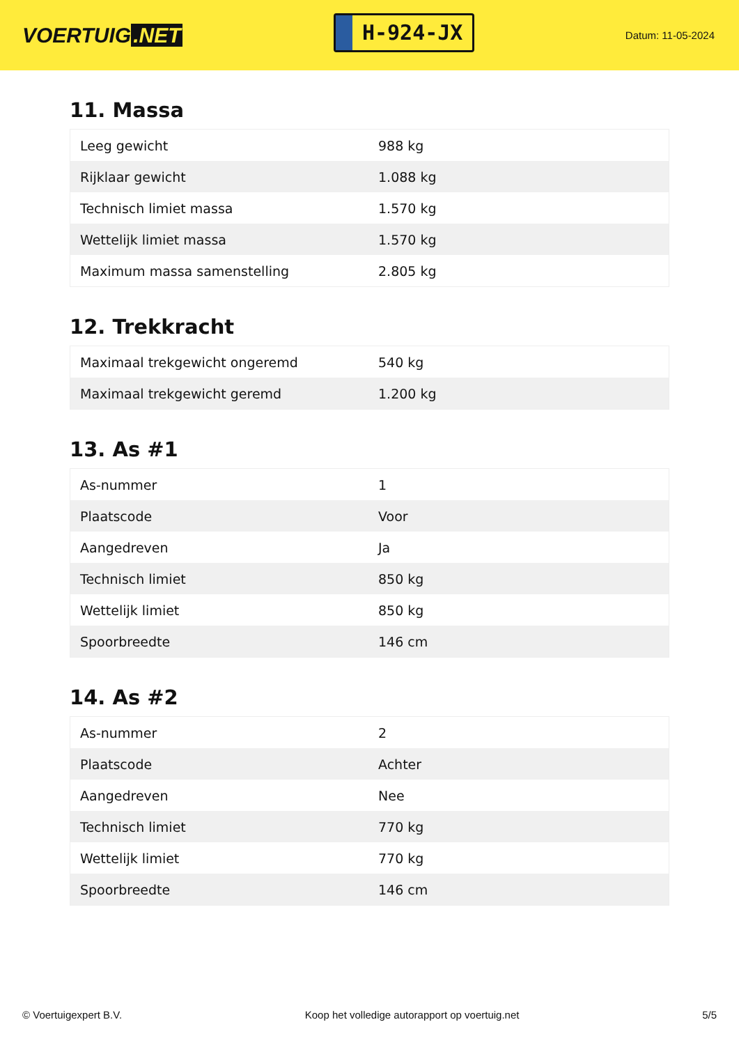VOERTUIG.NET
H-924-JX
Datum: 11-05-2024
11. Massa
| Leeg gewicht | 988 kg |
| Rijklaar gewicht | 1.088 kg |
| Technisch limiet massa | 1.570 kg |
| Wettelijk limiet massa | 1.570 kg |
| Maximum massa samenstelling | 2.805 kg |
12. Trekkracht
| Maximaal trekgewicht ongeremd | 540 kg |
| Maximaal trekgewicht geremd | 1.200 kg |
13. As #1
| As-nummer | 1 |
| Plaatscode | Voor |
| Aangedreven | Ja |
| Technisch limiet | 850 kg |
| Wettelijk limiet | 850 kg |
| Spoorbreedte | 146 cm |
14. As #2
| As-nummer | 2 |
| Plaatscode | Achter |
| Aangedreven | Nee |
| Technisch limiet | 770 kg |
| Wettelijk limiet | 770 kg |
| Spoorbreedte | 146 cm |
© Voertuigexpert B.V. Koop het volledige autorapport op voertuig.net 5/5